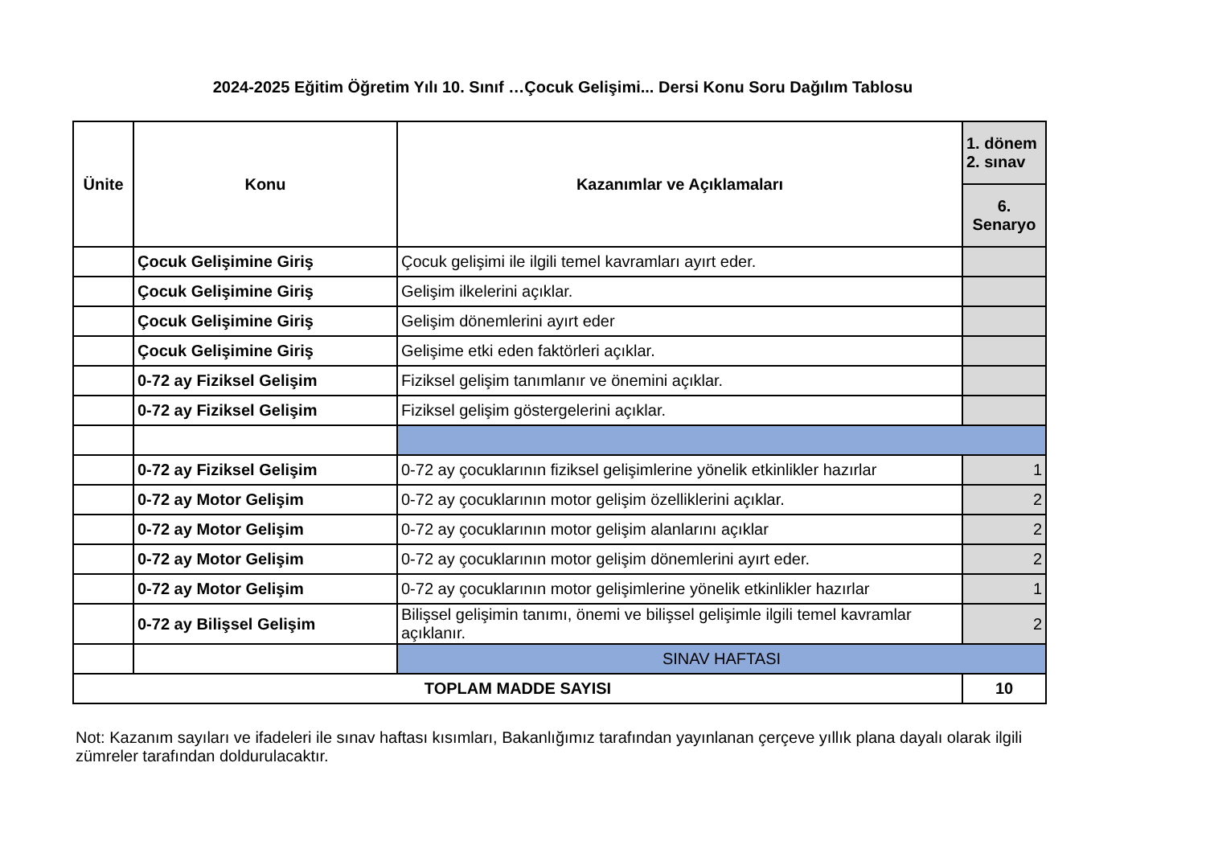2024-2025 Eğitim Öğretim Yılı 10. Sınıf …Çocuk Gelişimi... Dersi Konu Soru Dağılım Tablosu
| Ünite | Konu | Kazanımlar ve Açıklamaları | 1. dönem 2. sınav |
| --- | --- | --- | --- |
| | | | 6. Senaryo |
| | Çocuk Gelişimine Giriş | Çocuk gelişimi ile ilgili temel kavramları ayırt eder. | |
| | Çocuk Gelişimine Giriş | Gelişim ilkelerini açıklar. | |
| | Çocuk Gelişimine Giriş | Gelişim dönemlerini ayırt eder | |
| | Çocuk Gelişimine Giriş | Gelişime etki eden faktörleri açıklar. | |
| | 0-72 ay Fiziksel Gelişim | Fiziksel gelişim tanımlanır ve önemini açıklar. | |
| | 0-72 ay Fiziksel Gelişim | Fiziksel gelişim göstergelerini açıklar. | |
| | 0-72 ay Fiziksel Gelişim | 0-72 ay çocuklarının fiziksel gelişimlerine yönelik etkinlikler hazırlar | 1 |
| | 0-72 ay Motor Gelişim | 0-72 ay çocuklarının motor gelişim özelliklerini açıklar. | 2 |
| | 0-72 ay Motor Gelişim | 0-72 ay çocuklarının motor gelişim alanlarını açıklar | 2 |
| | 0-72 ay Motor Gelişim | 0-72 ay çocuklarının motor gelişim dönemlerini ayırt eder. | 2 |
| | 0-72 ay Motor Gelişim | 0-72 ay çocuklarının motor gelişimlerine yönelik etkinlikler hazırlar | 1 |
| | 0-72 ay Bilişsel Gelişim | Bilişsel gelişimin tanımı, önemi ve bilişsel gelişimle ilgili temel kavramlar açıklanır. | 2 |
| | | SINAV HAFTASI | |
| TOPLAM MADDE SAYISI | | | 10 |
Not: Kazanım sayıları ve ifadeleri ile sınav haftası kısımları, Bakanlığımız tarafından yayınlanan çerçeve yıllık plana dayalı olarak ilgili zümreler tarafından doldurulacaktır.